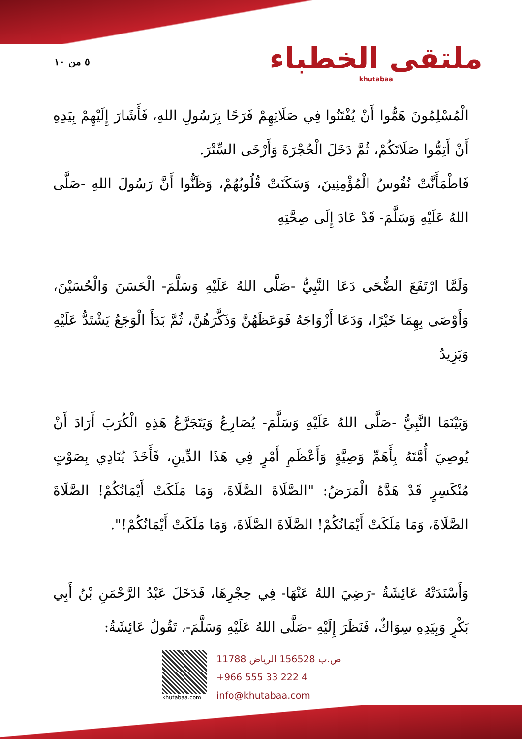٥ من ١٠
ملتقى الخطباء
khutabaa
الْمُسْلِمُونَ هَمُّوا أَنْ يُفْتَنُوا فِي صَلَاتِهِمْ فَرَحًا بِرَسُولِ اللهِ، فَأَشَارَ إِلَيْهِمْ بِيَدِهِ أَنْ أَتِمُّوا صَلَاتَكُمْ، ثُمَّ دَخَلَ الْحُجْرَةَ وَأَرْخَى السِّتْرَ.
فَاطْمَأَنَّتْ نُفُوسُ الْمُؤْمِنِينَ، وَسَكَنَتْ قُلُوبُهُمْ، وَظَنُّوا أَنَّ رَسُولَ اللهِ -صَلَّى اللهُ عَلَيْهِ وَسَلَّمَ- قَدْ عَادَ إِلَى صِحَّتِهِ
وَلَمَّا ارْتَفَعَ الضُّحَى دَعَا النَّبِيُّ -صَلَّى اللهُ عَلَيْهِ وَسَلَّمَ- الْحَسَنَ وَالْحُسَيْنَ، وَأَوْصَى بِهِمَا خَيْرًا، وَدَعَا أَزْوَاجَهُ فَوَعَظَهُنَّ وَذَكَّرَهُنَّ، ثُمَّ بَدَأَ الْوَجَعُ يَشْتَدُّ عَلَيْهِ وَيَزِيدُ
وَبَيْنَمَا النَّبِيُّ -صَلَّى اللهُ عَلَيْهِ وَسَلَّمَ- يُصَارِعُ وَيَتَجَرَّعُ هَذِهِ الْكُرَبَ أَرَادَ أَنْ يُوصِيَ أُمَّتَهُ بِأَهَمِّ وَصِيَّةٍ وَأَعْظَمِ أَمْرٍ فِي هَذَا الدِّينِ، فَأَخَذَ يُنَادِي بِصَوْتٍ مُنْكَسِرٍ قَدْ هَدَّهُ الْمَرَضُ: "الصَّلَاةَ الصَّلَاةَ، وَمَا مَلَكَتْ أَيْمَانُكُمْ! الصَّلَاةَ الصَّلَاةَ، وَمَا مَلَكَتْ أَيْمَانُكُمْ! الصَّلَاةَ الصَّلَاةَ، وَمَا مَلَكَتْ أَيْمَانُكُمْ!".
وَأَسْنَدَتْهُ عَائِشَةُ -رَضِيَ اللهُ عَنْهَا- فِي حِجْرِهَا، فَدَخَلَ عَبْدُ الرَّحْمَنِ بْنُ أَبِي بَكْرٍ وَبِيَدِهِ سِوَاكٌ، فَنَظَرَ إِلَيْهِ -صَلَّى اللهُ عَلَيْهِ وَسَلَّمَ-، تَقُولُ عَائِشَةُ:
khutabaa.com
ص.ب 156528 الرياض 11788
+966 555 33 222 4
info@khutabaa.com